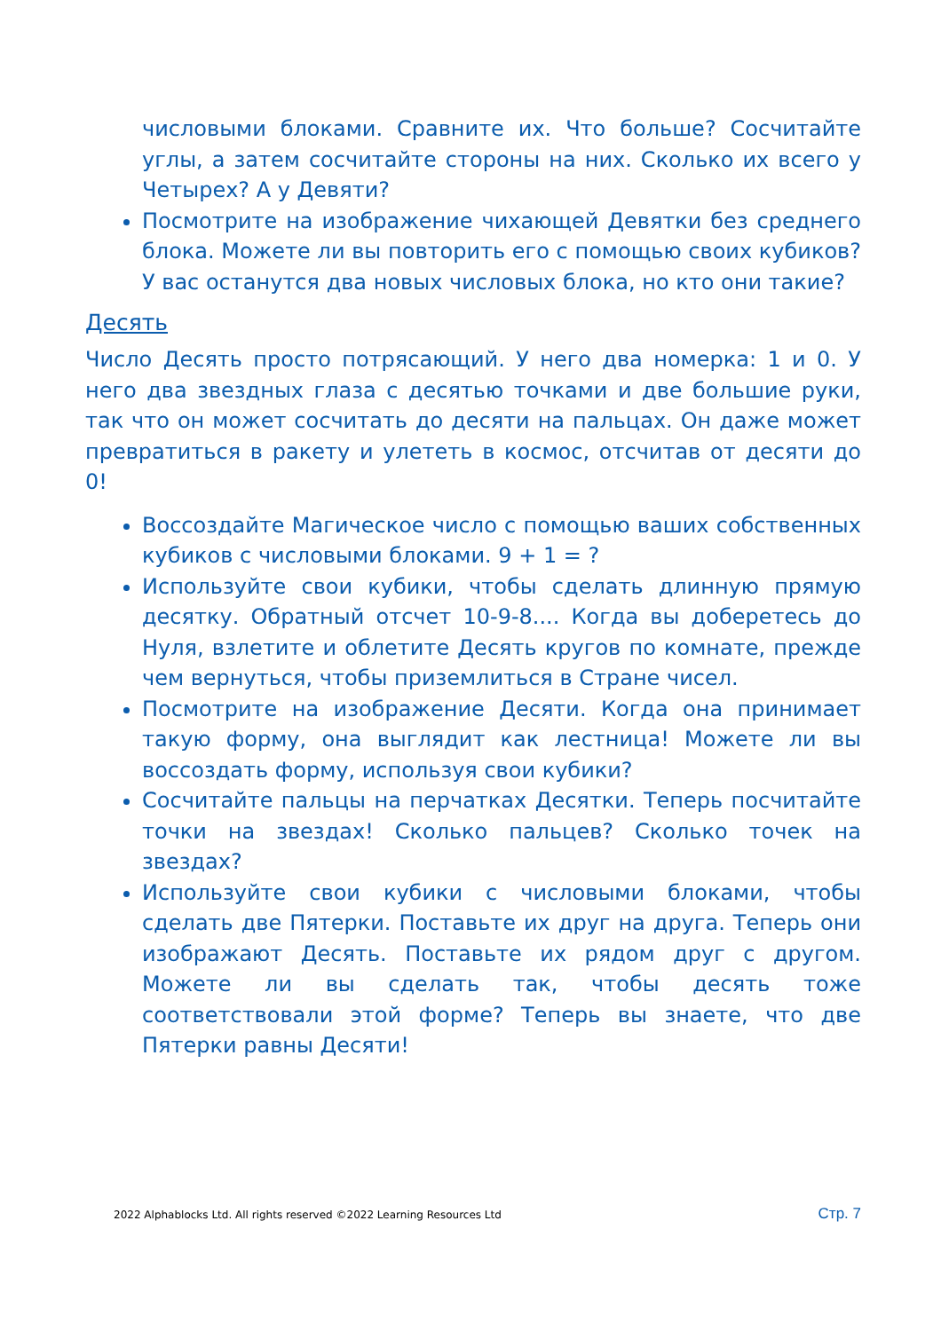числовыми блоками. Сравните их. Что больше? Сосчитайте углы, а затем сосчитайте стороны на них. Сколько их всего у Четырех? А у Девяти?
Посмотрите на изображение чихающей Девятки без среднего блока. Можете ли вы повторить его с помощью своих кубиков? У вас останутся два новых числовых блока, но кто они такие?
Десять
Число Десять просто потрясающий. У него два номерка: 1 и 0. У него два звездных глаза с десятью точками и две большие руки, так что он может сосчитать до десяти на пальцах. Он даже может превратиться в ракету и улететь в космос, отсчитав от десяти до 0!
Воссоздайте Магическое число с помощью ваших собственных кубиков с числовыми блоками. 9 + 1 = ?
Используйте свои кубики, чтобы сделать длинную прямую десятку. Обратный отсчет 10-9-8.... Когда вы доберетесь до Нуля, взлетите и облетите Десять кругов по комнате, прежде чем вернуться, чтобы приземлиться в Стране чисел.
Посмотрите на изображение Десяти. Когда она принимает такую форму, она выглядит как лестница! Можете ли вы воссоздать форму, используя свои кубики?
Сосчитайте пальцы на перчатках Десятки. Теперь посчитайте точки на звездах! Сколько пальцев? Сколько точек на звездах?
Используйте свои кубики с числовыми блоками, чтобы сделать две Пятерки. Поставьте их друг на друга. Теперь они изображают Десять. Поставьте их рядом друг с другом. Можете ли вы сделать так, чтобы десять тоже соответствовали этой форме? Теперь вы знаете, что две Пятерки равны Десяти!
2022 Alphablocks Ltd. All rights reserved ©2022 Learning Resources Ltd Стр. 7